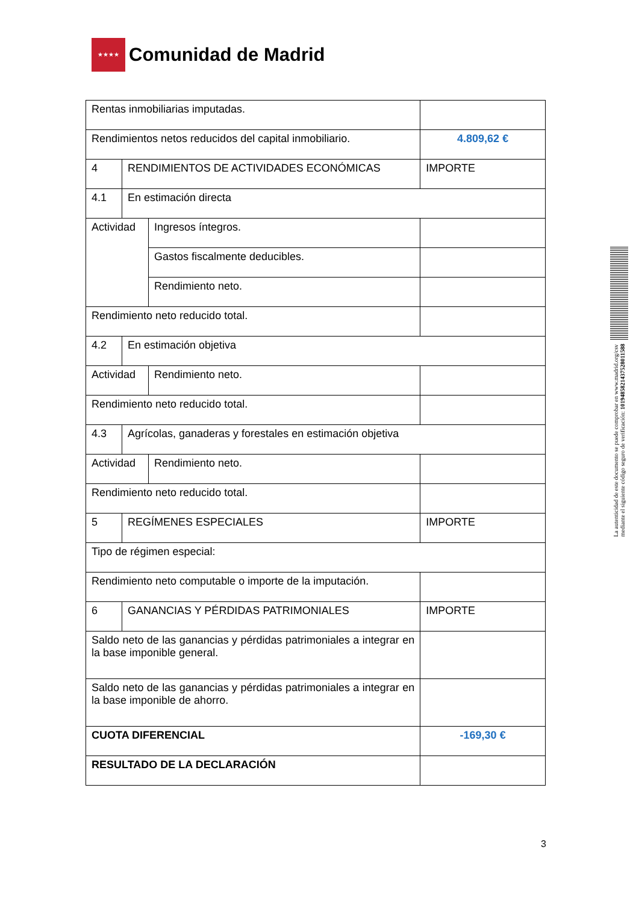★★★★
Comunidad de Madrid
| Rentas inmobiliarias imputadas. | | | |
| Rendimientos netos reducidos del capital inmobiliario. | | | 4.809,62 € |
| 4 | RENDIMIENTOS DE ACTIVIDADES ECONÓMICAS | | IMPORTE |
| 4.1 | En estimación directa | | |
| Actividad | | Ingresos íntegros. | |
| | | Gastos fiscalmente deducibles. | |
| | | Rendimiento neto. | |
| Rendimiento neto reducido total. | | | |
| 4.2 | En estimación objetiva | | |
| Actividad | | Rendimiento neto. | |
| Rendimiento neto reducido total. | | | |
| 4.3 | Agrícolas, ganaderas y forestales en estimación objetiva | | |
| Actividad | | Rendimiento neto. | |
| Rendimiento neto reducido total. | | | |
| 5 | REGÍMENES ESPECIALES | | IMPORTE |
| Tipo de régimen especial: | | | |
| Rendimiento neto computable o importe de la imputación. | | | |
| 6 | GANANCIAS Y PÉRDIDAS PATRIMONIALES | | IMPORTE |
| Saldo neto de las ganancias y pérdidas patrimoniales a integrar en la base imponible general. | | | |
| Saldo neto de las ganancias y pérdidas patrimoniales a integrar en la base imponible de ahorro. | | | |
| CUOTA DIFERENCIAL | | | -169,30 € |
| RESULTADO DE LA DECLARACIÓN | | | |
La autenticidad de este documento se puede comprobar en www.madrid.org/csv
mediante el siguiente código seguro de verificación: 1019485821437528011588
3